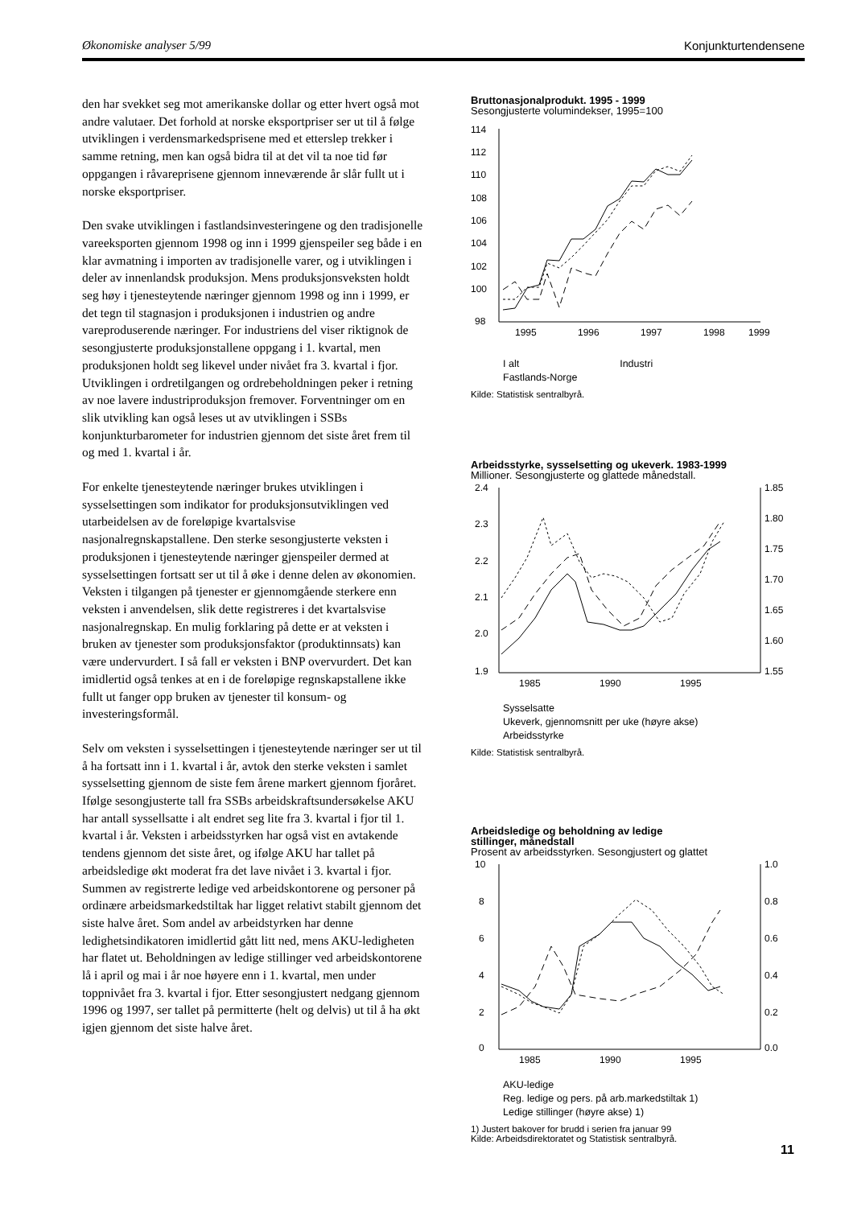Økonomiske analyser 5/99 Konjunkturtendensene
den har svekket seg mot amerikanske dollar og etter hvert også mot andre valutaer. Det forhold at norske eksportpriser ser ut til å følge utviklingen i verdensmarkedsprisene med et etterslep trekker i samme retning, men kan også bidra til at det vil ta noe tid før oppgangen i råvareprisene gjennom inneværende år slår fullt ut i norske eksportpriser.
Den svake utviklingen i fastlandsinvesteringene og den tradisjonelle vareeksporten gjennom 1998 og inn i 1999 gjenspeiler seg både i en klar avmatning i importen av tradisjonelle varer, og i utviklingen i deler av innenlandsk produksjon. Mens produksjonsveksten holdt seg høy i tjenesteytende næringer gjennom 1998 og inn i 1999, er det tegn til stagnasjon i produksjonen i industrien og andre vareproduserende næringer. For industriens del viser riktignok de sesongjusterte produksjonstallene oppgang i 1. kvartal, men produksjonen holdt seg likevel under nivået fra 3. kvartal i fjor. Utviklingen i ordretilgangen og ordrebeholdningen peker i retning av noe lavere industriproduksjon fremover. Forventninger om en slik utvikling kan også leses ut av utviklingen i SSBs konjunkturbarometer for industrien gjennom det siste året frem til og med 1. kvartal i år.
For enkelte tjenesteytende næringer brukes utviklingen i sysselsettingen som indikator for produksjonsutviklingen ved utarbeidelsen av de foreløpige kvartalsvise nasjonalregnskapstallene. Den sterke sesongjusterte veksten i produksjonen i tjenesteytende næringer gjenspeiler dermed at sysselsettingen fortsatt ser ut til å øke i denne delen av økonomien. Veksten i tilgangen på tjenester er gjennomgående sterkere enn veksten i anvendelsen, slik dette registreres i det kvartalsvise nasjonalregnskap. En mulig forklaring på dette er at veksten i bruken av tjenester som produksjonsfaktor (produktinnsats) kan være undervurdert. I så fall er veksten i BNP overvurdert. Det kan imidlertid også tenkes at en i de foreløpige regnskapstallene ikke fullt ut fanger opp bruken av tjenester til konsum- og investeringsformål.
Selv om veksten i sysselsettingen i tjenesteytende næringer ser ut til å ha fortsatt inn i 1. kvartal i år, avtok den sterke veksten i samlet sysselsetting gjennom de siste fem årene markert gjennom fjoråret. Ifølge sesongjusterte tall fra SSBs arbeidskraftsundersøkelse AKU har antall syssellsatte i alt endret seg lite fra 3. kvartal i fjor til 1. kvartal i år. Veksten i arbeidsstyrken har også vist en avtakende tendens gjennom det siste året, og ifølge AKU har tallet på arbeidsledige økt moderat fra det lave nivået i 3. kvartal i fjor. Summen av registrerte ledige ved arbeidskontorene og personer på ordinære arbeidsmarkedstiltak har ligget relativt stabilt gjennom det siste halve året. Som andel av arbeidstyrken har denne ledighetsindikatoren imidlertid gått litt ned, mens AKU-ledigheten har flatet ut. Beholdningen av ledige stillinger ved arbeidskontorene lå i april og mai i år noe høyere enn i 1. kvartal, men under toppnivået fra 3. kvartal i fjor. Etter sesongjustert nedgang gjennom 1996 og 1997, ser tallet på permitterte (helt og delvis) ut til å ha økt igjen gjennom det siste halve året.
Bruttonasjonalprodukt. 1995 - 1999
Sesongjusterte volumindekser, 1995=100
114
112
110
108
106
104
102
100
98
1995
1996
1997
1998
1999
I alt Industri
Fastlands-Norge
Kilde: Statistisk sentralbyrå.
Arbeidsstyrke, sysselsetting og ukeverk. 1983-1999
Millioner. Sesongjusterte og glattede månedstall.
2.4
2.3
2.2
2.1
2.0
1.9
1.85
1.80
1.75
1.70
1.65
1.60
1.55
1985
1990
1995
Sysselsatte
Ukeverk, gjennomsnitt per uke (høyre akse)
Arbeidsstyrke
Kilde: Statistisk sentralbyrå.
Arbeidsledige og beholdning av ledige
stillinger, månedstall
Prosent av arbeidsstyrken. Sesongjustert og glattet
10
8
6
4
2
0
1.0
0.8
0.6
0.4
0.2
0.0
1985
1990
1995
AKU-ledige
Reg. ledige og pers. på arb.markedstiltak 1)
Ledige stillinger (høyre akse) 1)
1) Justert bakover for brudd i serien fra januar 99
Kilde: Arbeidsdirektoratet og Statistisk sentralbyrå.
11